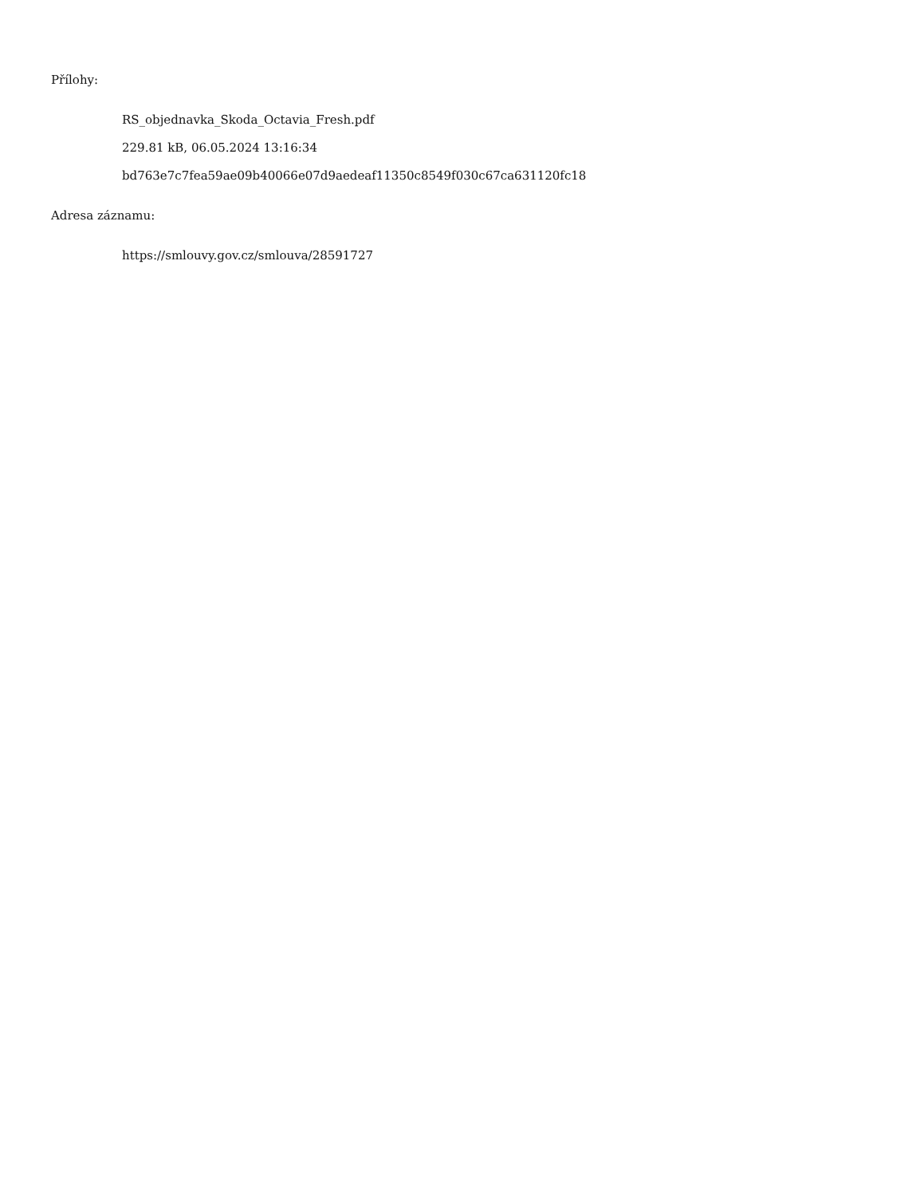Přílohy:
RS_objednavka_Skoda_Octavia_Fresh.pdf
229.81 kB, 06.05.2024 13:16:34
bd763e7c7fea59ae09b40066e07d9aedeaf11350c8549f030c67ca631120fc18
Adresa záznamu:
https://smlouvy.gov.cz/smlouva/28591727